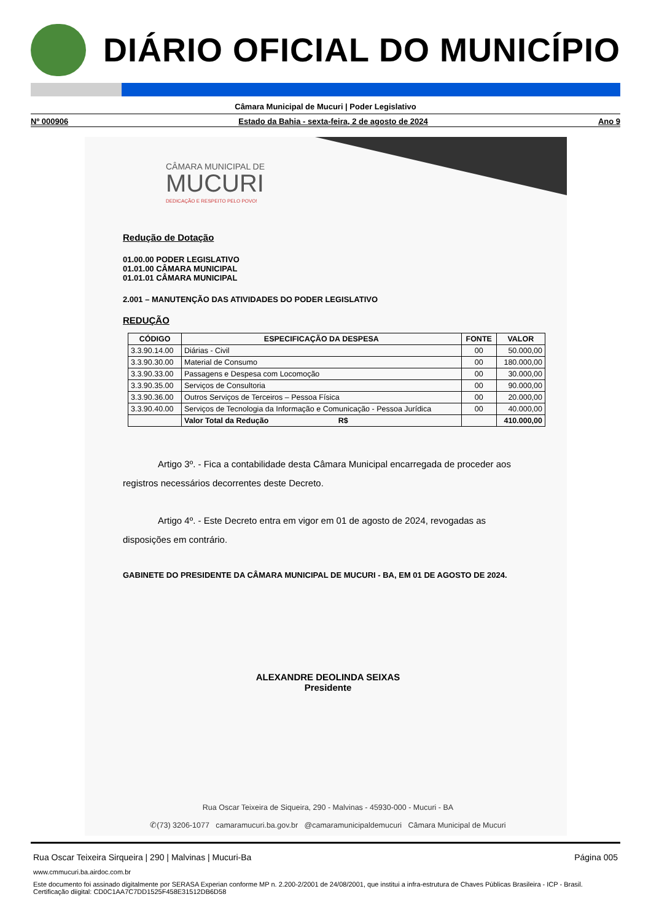DIÁRIO OFICIAL DO MUNICÍPIO
Câmara Municipal de Mucuri | Poder Legislativo
Nº 000906 Estado da Bahia - sexta-feira, 2 de agosto de 2024 Ano 9
CÂMARA MUNICIPAL DE
MUCURI
DEDICAÇÃO E RESPEITO PELO POVO!
Redução de Dotação
01.00.00 PODER LEGISLATIVO
01.01.00 CÂMARA MUNICIPAL
01.01.01 CÂMARA MUNICIPAL
2.001 – MANUTENÇÃO DAS ATIVIDADES DO PODER LEGISLATIVO
REDUÇÃO
| CÓDIGO | ESPECIFICAÇÃO DA DESPESA | FONTE | VALOR |
| --- | --- | --- | --- |
| 3.3.90.14.00 | Diárias - Civil | 00 | 50.000,00 |
| 3.3.90.30.00 | Material de Consumo | 00 | 180.000,00 |
| 3.3.90.33.00 | Passagens e Despesa com Locomoção | 00 | 30.000,00 |
| 3.3.90.35.00 | Serviços de Consultoria | 00 | 90.000,00 |
| 3.3.90.36.00 | Outros Serviços de Terceiros – Pessoa Física | 00 | 20.000,00 |
| 3.3.90.40.00 | Serviços de Tecnologia da Informação e Comunicação - Pessoa Jurídica | 00 | 40.000,00 |
| | Valor Total da Redução R$ | | 410.000,00 |
Artigo 3º. - Fica a contabilidade desta Câmara Municipal encarregada de proceder aos registros necessários decorrentes deste Decreto.
Artigo 4º. - Este Decreto entra em vigor em 01 de agosto de 2024, revogadas as disposições em contrário.
GABINETE DO PRESIDENTE DA CÂMARA MUNICIPAL DE MUCURI - BA, EM 01 DE AGOSTO DE 2024.
ALEXANDRE DEOLINDA SEIXAS
Presidente
Rua Oscar Teixeira de Siqueira, 290 - Malvinas - 45930-000 - Mucuri - BA
✆(73) 3206-1077 camaramucuri.ba.gov.br @camaramunicipaldemucuri Câmara Municipal de Mucuri
Rua Oscar Teixeira Sirqueira | 290 | Malvinas | Mucuri-Ba Página 005
www.cmmucuri.ba.airdoc.com.br
Este documento foi assinado digitalmente por SERASA Experian conforme MP n. 2.200-2/2001 de 24/08/2001, que institui a infra-estrutura de Chaves Públicas Brasileira - ICP - Brasil. Certificação diigital: CD0C1AA7C7DD1525F458E31512DB6D58